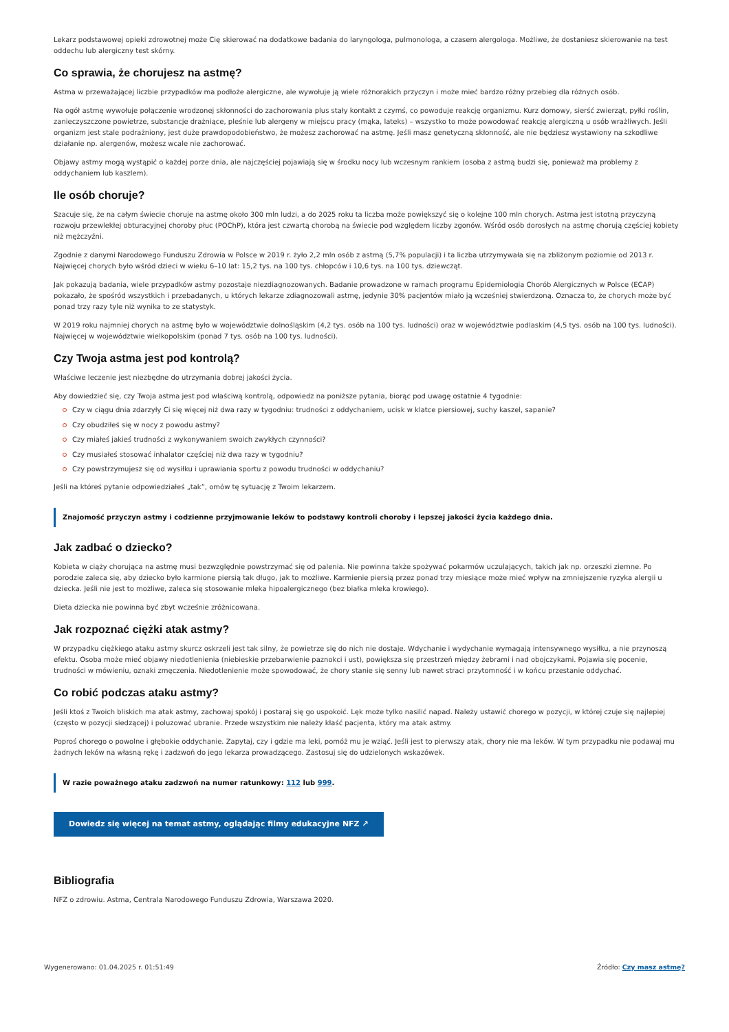Lekarz podstawowej opieki zdrowotnej może Cię skierować na dodatkowe badania do laryngologa, pulmonologa, a czasem alergologa. Możliwe, że dostaniesz skierowanie na test oddechu lub alergiczny test skórny.
Co sprawia, że chorujesz na astmę?
Astma w przeważającej liczbie przypadków ma podłoże alergiczne, ale wywołuje ją wiele różnorakich przyczyn i może mieć bardzo różny przebieg dla różnych osób.
Na ogół astmę wywołuje połączenie wrodzonej skłonności do zachorowania plus stały kontakt z czymś, co powoduje reakcję organizmu. Kurz domowy, sierść zwierząt, pyłki roślin, zanieczyszczone powietrze, substancje drażniące, pleśnie lub alergeny w miejscu pracy (mąka, lateks) – wszystko to może powodować reakcję alergiczną u osób wrażliwych. Jeśli organizm jest stale podrażniony, jest duże prawdopodobieństwo, że możesz zachorować na astmę. Jeśli masz genetyczną skłonność, ale nie będziesz wystawiony na szkodliwe działanie np. alergenów, możesz wcale nie zachorować.
Objawy astmy mogą wystąpić o każdej porze dnia, ale najczęściej pojawiają się w środku nocy lub wczesnym rankiem (osoba z astmą budzi się, ponieważ ma problemy z oddychaniem lub kaszlem).
Ile osób choruje?
Szacuje się, że na całym świecie choruje na astmę około 300 mln ludzi, a do 2025 roku ta liczba może powiększyć się o kolejne 100 mln chorych. Astma jest istotną przyczyną rozwoju przewlekłej obturacyjnej choroby płuc (POChP), która jest czwartą chorobą na świecie pod względem liczby zgonów. Wśród osób dorosłych na astmę chorują częściej kobiety niż mężczyźni.
Zgodnie z danymi Narodowego Funduszu Zdrowia w Polsce w 2019 r. żyło 2,2 mln osób z astmą (5,7% populacji) i ta liczba utrzymywała się na zbliżonym poziomie od 2013 r. Najwięcej chorych było wśród dzieci w wieku 6–10 lat: 15,2 tys. na 100 tys. chłopców i 10,6 tys. na 100 tys. dziewcząt.
Jak pokazują badania, wiele przypadków astmy pozostaje niezdiagnozowanych. Badanie prowadzone w ramach programu Epidemiologia Chorób Alergicznych w Polsce (ECAP) pokazało, że spośród wszystkich i przebadanych, u których lekarze zdiagnozowali astmę, jedynie 30% pacjentów miało ją wcześniej stwierdzoną. Oznacza to, że chorych może być ponad trzy razy tyle niż wynika to ze statystyk.
W 2019 roku najmniej chorych na astmę było w województwie dolnośląskim (4,2 tys. osób na 100 tys. ludności) oraz w województwie podlaskim (4,5 tys. osób na 100 tys. ludności). Najwięcej w województwie wielkopolskim (ponad 7 tys. osób na 100 tys. ludności).
Czy Twoja astma jest pod kontrolą?
Właściwe leczenie jest niezbędne do utrzymania dobrej jakości życia.
Aby dowiedzieć się, czy Twoja astma jest pod właściwą kontrolą, odpowiedz na poniższe pytania, biorąc pod uwagę ostatnie 4 tygodnie:
Czy w ciągu dnia zdarzyły Ci się więcej niż dwa razy w tygodniu: trudności z oddychaniem, ucisk w klatce piersiowej, suchy kaszel, sapanie?
Czy obudziłeś się w nocy z powodu astmy?
Czy miałeś jakieś trudności z wykonywaniem swoich zwykłych czynności?
Czy musiałeś stosować inhalator częściej niż dwa razy w tygodniu?
Czy powstrzymujesz się od wysiłku i uprawiania sportu z powodu trudności w oddychaniu?
Jeśli na któreś pytanie odpowiedziałeś „tak”, omów tę sytuację z Twoim lekarzem.
Znajomość przyczyn astmy i codzienne przyjmowanie leków to podstawy kontroli choroby i lepszej jakości życia każdego dnia.
Jak zadbać o dziecko?
Kobieta w ciąży chorująca na astmę musi bezwzględnie powstrzymać się od palenia. Nie powinna także spożywać pokarmów uczulających, takich jak np. orzeszki ziemne. Po porodzie zaleca się, aby dziecko było karmione piersią tak długo, jak to możliwe. Karmienie piersią przez ponad trzy miesiące może mieć wpływ na zmniejszenie ryzyka alergii u dziecka. Jeśli nie jest to możliwe, zaleca się stosowanie mleka hipoalergicznego (bez białka mleka krowiego).
Dieta dziecka nie powinna być zbyt wcześnie zróżnicowana.
Jak rozpoznać ciężki atak astmy?
W przypadku ciężkiego ataku astmy skurcz oskrzeli jest tak silny, że powietrze się do nich nie dostaje. Wdychanie i wydychanie wymagają intensywnego wysiłku, a nie przynoszą efektu. Osoba może mieć objawy niedotlenienia (niebieskie przebarwienie paznokci i ust), powiększa się przestrzeń między żebrami i nad obojczykami. Pojawia się pocenie, trudności w mówieniu, oznaki zmęczenia. Niedotlenienie może spowodować, że chory stanie się senny lub nawet straci przytomność i w końcu przestanie oddychać.
Co robić podczas ataku astmy?
Jeśli ktoś z Twoich bliskich ma atak astmy, zachowaj spokój i postaraj się go uspokoić. Lęk może tylko nasilić napad. Należy ustawić chorego w pozycji, w której czuje się najlepiej (często w pozycji siedzącej) i poluzować ubranie. Przede wszystkim nie należy kłaść pacjenta, który ma atak astmy.
Poproś chorego o powolne i głębokie oddychanie. Zapytaj, czy i gdzie ma leki, pomóż mu je wziąć. Jeśli jest to pierwszy atak, chory nie ma leków. W tym przypadku nie podawaj mu żadnych leków na własną rękę i zadzwoń do jego lekarza prowadzącego. Zastosuj się do udzielonych wskazówek.
W razie poważnego ataku zadzwoń na numer ratunkowy: 112 lub 999.
Dowiedz się więcej na temat astmy, oglądając filmy edukacyjne NFZ ↗
Bibliografia
NFZ o zdrowiu. Astma, Centrala Narodowego Funduszu Zdrowia, Warszawa 2020.
Wygenerowano: 01.04.2025 r. 01:51:49 Źródło: Czy masz astmę?